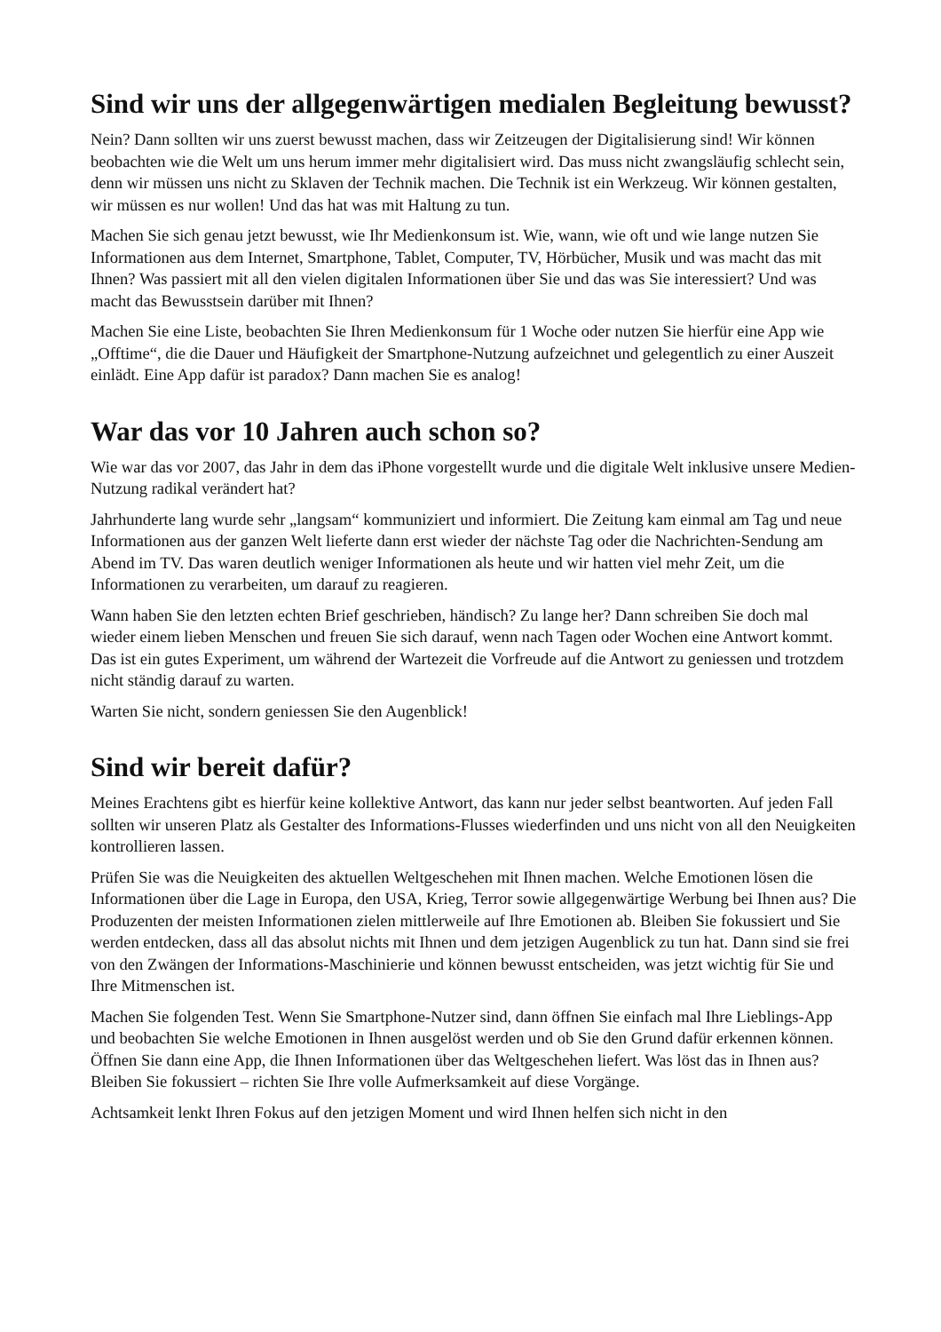Sind wir uns der allgegenwärtigen medialen Begleitung bewusst?
Nein? Dann sollten wir uns zuerst bewusst machen, dass wir Zeitzeugen der Digitalisierung sind! Wir können beobachten wie die Welt um uns herum immer mehr digitalisiert wird. Das muss nicht zwangsläufig schlecht sein, denn wir müssen uns nicht zu Sklaven der Technik machen. Die Technik ist ein Werkzeug. Wir können gestalten, wir müssen es nur wollen! Und das hat was mit Haltung zu tun.
Machen Sie sich genau jetzt bewusst, wie Ihr Medienkonsum ist. Wie, wann, wie oft und wie lange nutzen Sie Informationen aus dem Internet, Smartphone, Tablet, Computer, TV, Hörbücher, Musik und was macht das mit Ihnen? Was passiert mit all den vielen digitalen Informationen über Sie und das was Sie interessiert? Und was macht das Bewusstsein darüber mit Ihnen?
Machen Sie eine Liste, beobachten Sie Ihren Medienkonsum für 1 Woche oder nutzen Sie hierfür eine App wie „Offtime“, die die Dauer und Häufigkeit der Smartphone-Nutzung aufzeichnet und gelegentlich zu einer Auszeit einlädt. Eine App dafür ist paradox? Dann machen Sie es analog!
War das vor 10 Jahren auch schon so?
Wie war das vor 2007, das Jahr in dem das iPhone vorgestellt wurde und die digitale Welt inklusive unsere Medien-Nutzung radikal verändert hat?
Jahrhunderte lang wurde sehr „langsam“ kommuniziert und informiert. Die Zeitung kam einmal am Tag und neue Informationen aus der ganzen Welt lieferte dann erst wieder der nächste Tag oder die Nachrichten-Sendung am Abend im TV. Das waren deutlich weniger Informationen als heute und wir hatten viel mehr Zeit, um die Informationen zu verarbeiten, um darauf zu reagieren.
Wann haben Sie den letzten echten Brief geschrieben, händisch? Zu lange her? Dann schreiben Sie doch mal wieder einem lieben Menschen und freuen Sie sich darauf, wenn nach Tagen oder Wochen eine Antwort kommt. Das ist ein gutes Experiment, um während der Wartezeit die Vorfreude auf die Antwort zu geniessen und trotzdem nicht ständig darauf zu warten.
Warten Sie nicht, sondern geniessen Sie den Augenblick!
Sind wir bereit dafür?
Meines Erachtens gibt es hierfür keine kollektive Antwort, das kann nur jeder selbst beantworten. Auf jeden Fall sollten wir unseren Platz als Gestalter des Informations-Flusses wiederfinden und uns nicht von all den Neuigkeiten kontrollieren lassen.
Prüfen Sie was die Neuigkeiten des aktuellen Weltgeschehen mit Ihnen machen. Welche Emotionen lösen die Informationen über die Lage in Europa, den USA, Krieg, Terror sowie allgegenwärtige Werbung bei Ihnen aus? Die Produzenten der meisten Informationen zielen mittlerweile auf Ihre Emotionen ab. Bleiben Sie fokussiert und Sie werden entdecken, dass all das absolut nichts mit Ihnen und dem jetzigen Augenblick zu tun hat. Dann sind sie frei von den Zwängen der Informations-Maschinierie und können bewusst entscheiden, was jetzt wichtig für Sie und Ihre Mitmenschen ist.
Machen Sie folgenden Test. Wenn Sie Smartphone-Nutzer sind, dann öffnen Sie einfach mal Ihre Lieblings-App und beobachten Sie welche Emotionen in Ihnen ausgelöst werden und ob Sie den Grund dafür erkennen können. Öffnen Sie dann eine App, die Ihnen Informationen über das Weltgeschehen liefert. Was löst das in Ihnen aus? Bleiben Sie fokussiert – richten Sie Ihre volle Aufmerksamkeit auf diese Vorgänge.
Achtsamkeit lenkt Ihren Fokus auf den jetzigen Moment und wird Ihnen helfen sich nicht in den